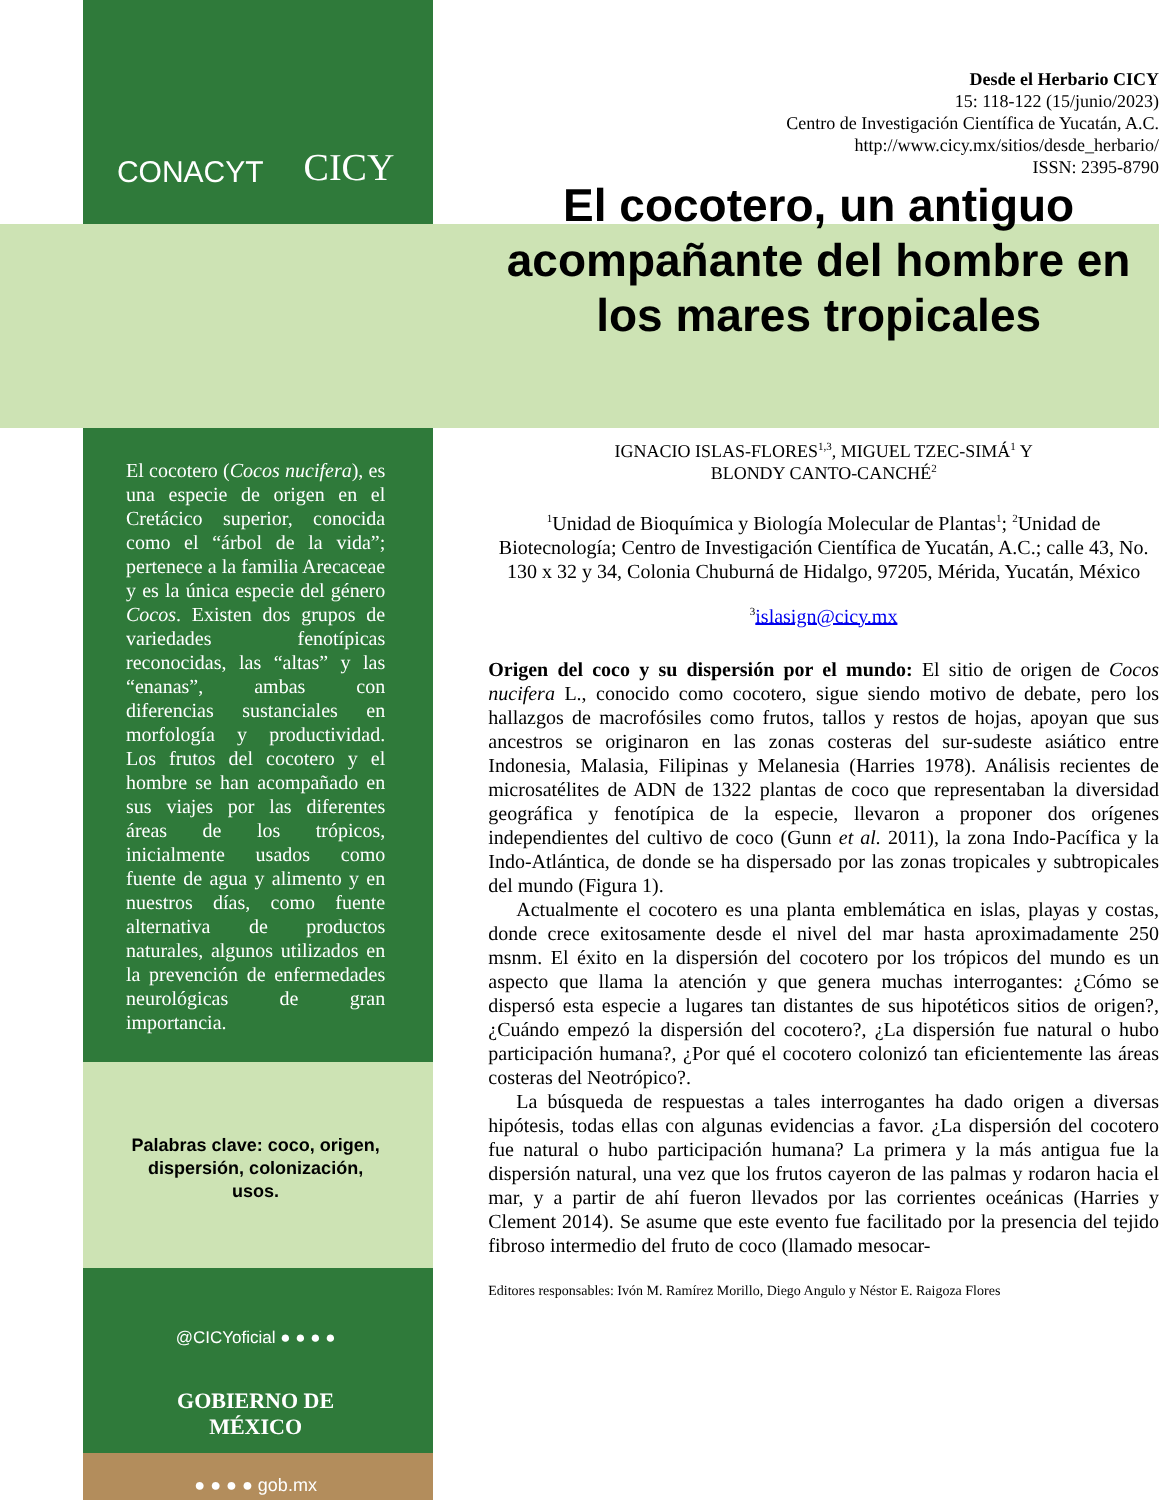CONACYT CICY
El cocotero (Cocos nucifera), es una especie de origen en el Cretácico superior, conocida como el “árbol de la vida”; pertenece a la familia Arecaceae y es la única especie del género Cocos. Existen dos grupos de variedades fenotípicas reconocidas, las “altas” y las “enanas”, ambas con diferencias sustanciales en morfología y productividad. Los frutos del cocotero y el hombre se han acompañado en sus viajes por las diferentes áreas de los trópicos, inicialmente usados como fuente de agua y alimento y en nuestros días, como fuente alternativa de productos naturales, algunos utilizados en la prevención de enfermedades neurológicas de gran importancia.
Palabras clave: coco, origen, dispersión, colonización, usos.
@CICYoficial ● ● ● ●
GOBIERNO DE
MÉXICO
● ● ● ● gob.mx
Desde el Herbario CICY
15: 118-122 (15/junio/2023)
Centro de Investigación Científica de Yucatán, A.C.
http://www.cicy.mx/sitios/desde_herbario/
ISSN: 2395-8790
El cocotero, un antiguo acompañante del hombre en los mares tropicales
IGNACIO ISLAS-FLORES<sup>1,3</sup>, MIGUEL TZEC-SIMÁ<sup>1</sup> Y
BLONDY CANTO-CANCHÉ<sup>2</sup>
<sup>1</sup> Unidad de Bioquímica y Biología Molecular de Plantas<sup>1</sup>; <sup>2</sup>Unidad de Biotecnología; Centro de Investigación Científica de Yucatán, A.C.; calle 43, No. 130 x 32 y 34, Colonia Chuburná de Hidalgo, 97205, Mérida, Yucatán, México
<sup>3</sup> islasign@cicy.mx
Origen del coco y su dispersión por el mundo: El sitio de origen de Cocos nucifera L., conocido como cocotero, sigue siendo motivo de debate, pero los hallazgos de macrofósiles como frutos, tallos y restos de hojas, apoyan que sus ancestros se originaron en las zonas costeras del sur-sudeste asiático entre Indonesia, Malasia, Filipinas y Melanesia (Harries 1978). Análisis recientes de microsatélites de ADN de 1322 plantas de coco que representaban la diversidad geográfica y fenotípica de la especie, llevaron a proponer dos orígenes independientes del cultivo de coco (Gunn et al. 2011), la zona Indo-Pacífica y la Indo-Atlántica, de donde se ha dispersado por las zonas tropicales y subtropicales del mundo (Figura 1).
Actualmente el cocotero es una planta emblemática en islas, playas y costas, donde crece exitosamente desde el nivel del mar hasta aproximadamente 250 msnm. El éxito en la dispersión del cocotero por los trópicos del mundo es un aspecto que llama la atención y que genera muchas interrogantes: ¿Cómo se dispersó esta especie a lugares tan distantes de sus hipotéticos sitios de origen?, ¿Cuándo empezó la dispersión del cocotero?, ¿La dispersión fue natural o hubo participación humana?, ¿Por qué el cocotero colonizó tan eficientemente las áreas costeras del Neotrópico?.
La búsqueda de respuestas a tales interrogantes ha dado origen a diversas hipótesis, todas ellas con algunas evidencias a favor. ¿La dispersión del cocotero fue natural o hubo participación humana? La primera y la más antigua fue la dispersión natural, una vez que los frutos cayeron de las palmas y rodaron hacia el mar, y a partir de ahí fueron llevados por las corrientes oceánicas (Harries y Clement 2014). Se asume que este evento fue facilitado por la presencia del tejido fibroso intermedio del fruto de coco (llamado mesocar-
Editores responsables: Ivón M. Ramírez Morillo, Diego Angulo y Néstor E. Raigoza Flores